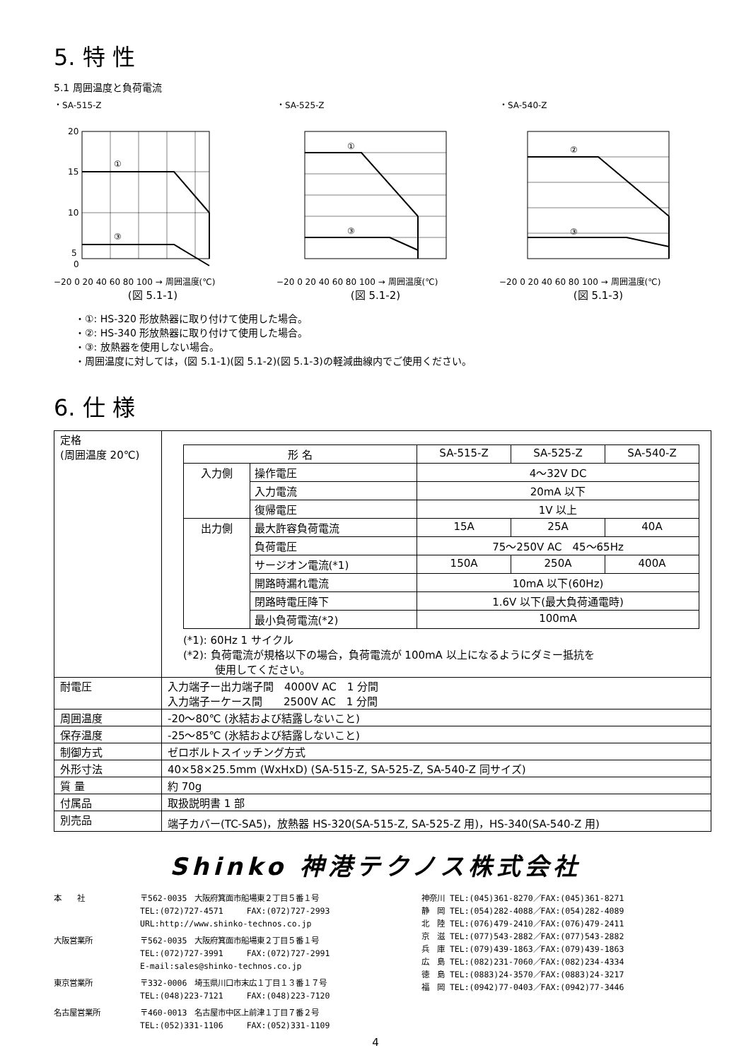5. 特 性
5.1 周囲温度と負荷電流
・SA-515-Z
①
③
20
15
10
5
0
−20 0 20 40 60 80 100 → 周囲温度(℃)
(図 5.1-1)
・SA-525-Z
①
③
−20 0 20 40 60 80 100 → 周囲温度(℃)
(図 5.1-2)
・SA-540-Z
②
③
−20 0 20 40 60 80 100 → 周囲温度(℃)
(図 5.1-3)
・①: HS-320 形放熱器に取り付けて使用した場合。
・②: HS-340 形放熱器に取り付けて使用した場合。
・③: 放熱器を使用しない場合。
・周囲温度に対しては，(図 5.1-1)(図 5.1-2)(図 5.1-3)の軽減曲線内でご使用ください。
6. 仕 様
| 定格 (周囲温度 20℃) | / 形 名 / / SA-515-Z / SA-525-Z / SA-540-Z / / 入力側 / 操作電圧 / 4～32V DC / / / / / 入力電流 / 20mA 以下 / / / / / 復帰電圧 / 1V 以上 / / / / 出力側 / 最大許容負荷電流 / 15A / 25A / 40A / / / 負荷電圧 / 75～250V AC 45～65Hz / / / / / サージオン電流(*1) / 150A / 250A / 400A / / / 開路時漏れ電流 / 10mA 以下(60Hz) / / / / / 閉路時電圧降下 / 1.6V 以下(最大負荷通電時) / / / / / 最小負荷電流(*2) / 100mA / / / (*1): 60Hz 1 サイクル (*2): 負荷電流が規格以下の場合，負荷電流が 100mA 以上になるようにダミー抵抗を 使用してください。 |
| 耐電圧 | 入力端子ー出力端子間 4000V AC 1 分間 入力端子ーケース間 2500V AC 1 分間 |
| 周囲温度 | -20～80℃ (氷結および結露しないこと) |
| 保存温度 | -25～85℃ (氷結および結露しないこと) |
| 制御方式 | ゼロボルトスイッチング方式 |
| 外形寸法 | 40×58×25.5mm (WxHxD) (SA-515-Z, SA-525-Z, SA-540-Z 同サイズ) |
| 質 量 | 約 70g |
| 付属品 | 取扱説明書 1 部 |
| 別売品 | 端子カバー(TC-SA5)，放熱器 HS-320(SA-515-Z, SA-525-Z 用)，HS-340(SA-540-Z 用) |
Shinko 神港テクノス株式会社
| 本 社 | 〒562-0035 大阪府箕面市船場東２丁目５番１号 TEL:(072)727-4571 FAX:(072)727-2993 URL:http://www.shinko-technos.co.jp |
| 大阪営業所 | 〒562-0035 大阪府箕面市船場東２丁目５番１号 TEL:(072)727-3991 FAX:(072)727-2991 E-mail:sales@shinko-technos.co.jp |
| 東京営業所 | 〒332-0006 埼玉県川口市末広１丁目１３番１７号 TEL:(048)223-7121 FAX:(048)223-7120 |
| 名古屋営業所 | 〒460-0013 名古屋市中区上前津１丁目７番２号 TEL:(052)331-1106 FAX:(052)331-1109 |
神奈川 TEL:(045)361-8270／FAX:(045)361-8271
静　岡 TEL:(054)282-4088／FAX:(054)282-4089
北　陸 TEL:(076)479-2410／FAX:(076)479-2411
京　滋 TEL:(077)543-2882／FAX:(077)543-2882
兵　庫 TEL:(079)439-1863／FAX:(079)439-1863
広　島 TEL:(082)231-7060／FAX:(082)234-4334
徳　島 TEL:(0883)24-3570／FAX:(0883)24-3217
福　岡 TEL:(0942)77-0403／FAX:(0942)77-3446
4